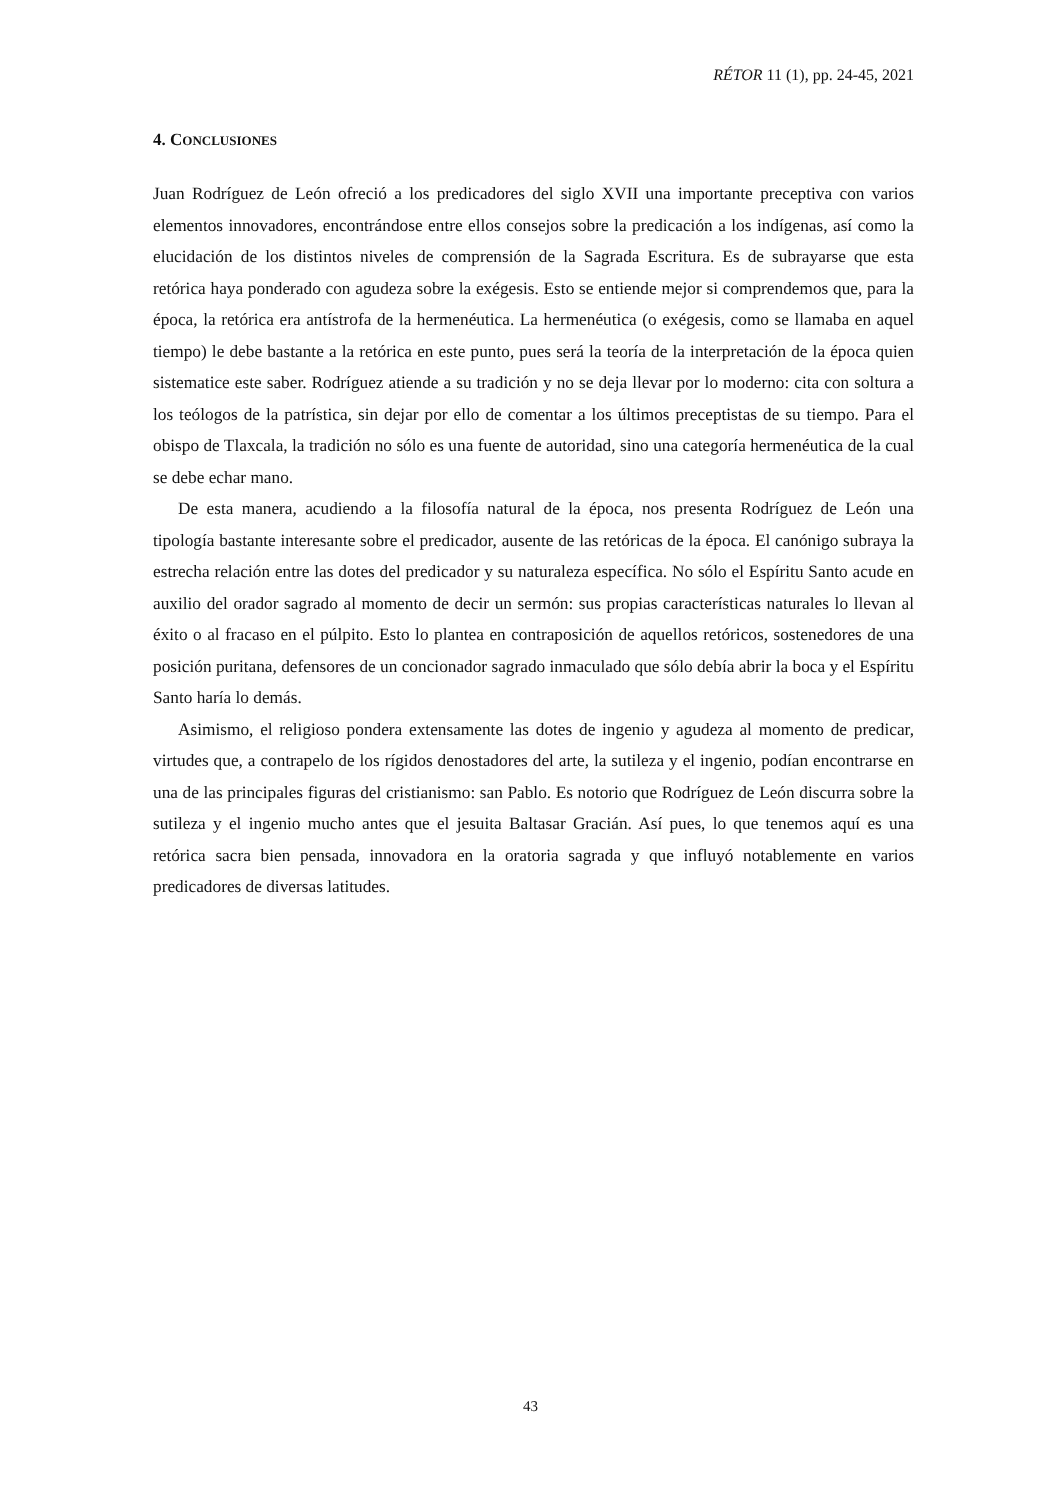RÉTOR 11 (1), pp. 24-45, 2021
4. CONCLUSIONES
Juan Rodríguez de León ofreció a los predicadores del siglo XVII una importante preceptiva con varios elementos innovadores, encontrándose entre ellos consejos sobre la predicación a los indígenas, así como la elucidación de los distintos niveles de comprensión de la Sagrada Escritura. Es de subrayarse que esta retórica haya ponderado con agudeza sobre la exégesis. Esto se entiende mejor si comprendemos que, para la época, la retórica era antístrofa de la hermenéutica. La hermenéutica (o exégesis, como se llamaba en aquel tiempo) le debe bastante a la retórica en este punto, pues será la teoría de la interpretación de la época quien sistematice este saber. Rodríguez atiende a su tradición y no se deja llevar por lo moderno: cita con soltura a los teólogos de la patrística, sin dejar por ello de comentar a los últimos preceptistas de su tiempo. Para el obispo de Tlaxcala, la tradición no sólo es una fuente de autoridad, sino una categoría hermenéutica de la cual se debe echar mano.
De esta manera, acudiendo a la filosofía natural de la época, nos presenta Rodríguez de León una tipología bastante interesante sobre el predicador, ausente de las retóricas de la época. El canónigo subraya la estrecha relación entre las dotes del predicador y su naturaleza específica. No sólo el Espíritu Santo acude en auxilio del orador sagrado al momento de decir un sermón: sus propias características naturales lo llevan al éxito o al fracaso en el púlpito. Esto lo plantea en contraposición de aquellos retóricos, sostenedores de una posición puritana, defensores de un concionador sagrado inmaculado que sólo debía abrir la boca y el Espíritu Santo haría lo demás.
Asimismo, el religioso pondera extensamente las dotes de ingenio y agudeza al momento de predicar, virtudes que, a contrapelo de los rígidos denostadores del arte, la sutileza y el ingenio, podían encontrarse en una de las principales figuras del cristianismo: san Pablo. Es notorio que Rodríguez de León discurra sobre la sutileza y el ingenio mucho antes que el jesuita Baltasar Gracián. Así pues, lo que tenemos aquí es una retórica sacra bien pensada, innovadora en la oratoria sagrada y que influyó notablemente en varios predicadores de diversas latitudes.
43